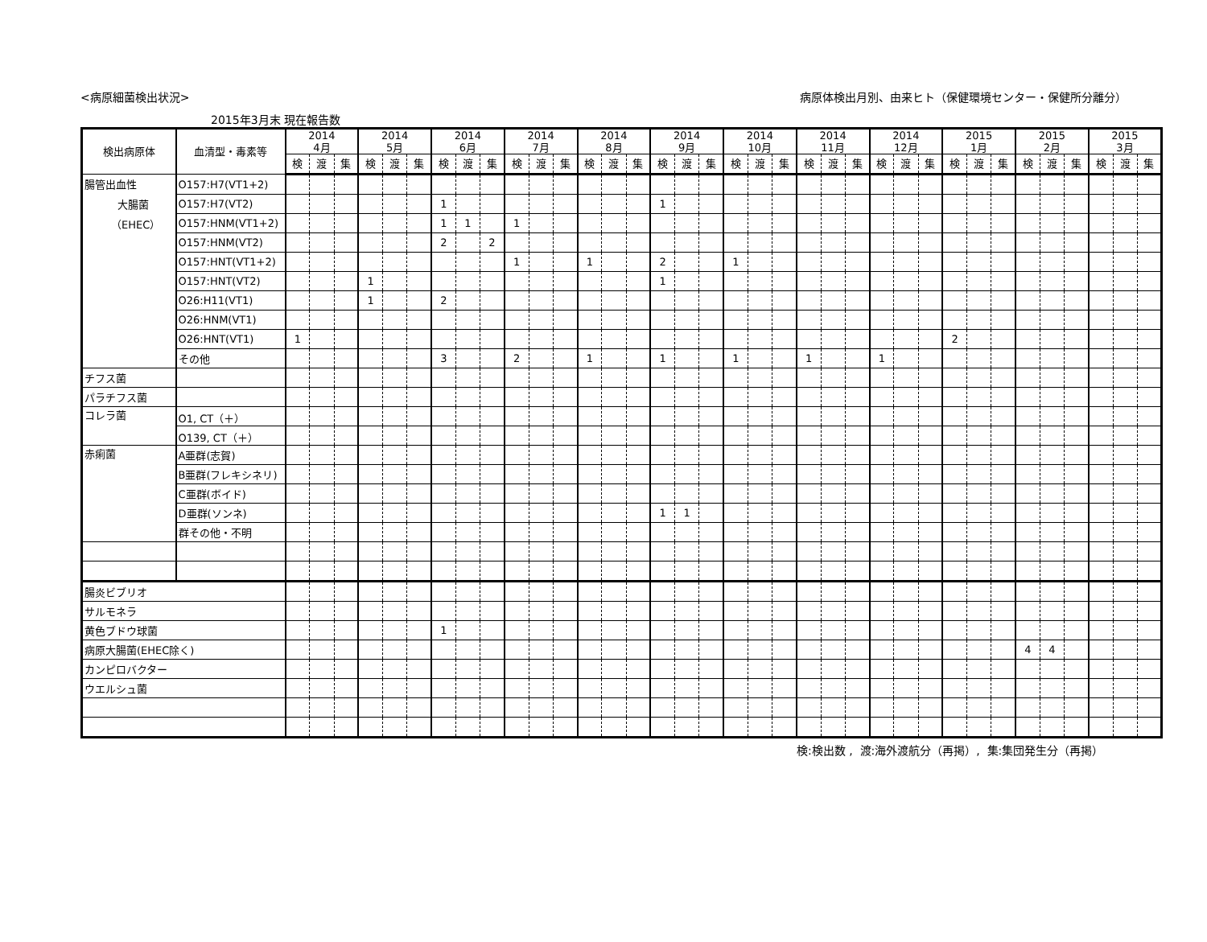<病原細菌検出状況> 病原体検出月別、由来ヒト（保健環境センター・保健所分離分）
2015年3月末 現在報告数
| 検出病原体 | 血清型・毒素等 | 2014 4月 | | | 2014 5月 | | | 2014 6月 | | | 2014 7月 | | | 2014 8月 | | | 2014 9月 | | | 2014 10月 | | | 2014 11月 | | | 2014 12月 | | | 2015 1月 | | | 2015 2月 | | | 2015 3月 | | |
| --- | --- | --- | --- | --- | --- | --- | --- | --- | --- | --- | --- | --- | --- | --- | --- | --- | --- | --- | --- | --- | --- | --- | --- | --- | --- | --- | --- | --- | --- | --- | --- | --- | --- | --- | --- | --- | --- |
| | | 検 | 渡 | 集 | 検 | 渡 | 集 | 検 | 渡 | 集 | 検 | 渡 | 集 | 検 | 渡 | 集 | 検 | 渡 | 集 | 検 | 渡 | 集 | 検 | 渡 | 集 | 検 | 渡 | 集 | 検 | 渡 | 集 | 検 | 渡 | 集 | 検 | 渡 | 集 |
| 腸管出血性 大腸菌 （EHEC） | O157:H7(VT1+2) | | | | | | | | | | | | | | | | | | | | | | | | | | | | | | | | | | | | |
| | O157:H7(VT2) | | | | | | | 1 | | | | | | | | | 1 | | | | | | | | | | | | | | | | | | | | |
| | O157:HNM(VT1+2) | | | | | | | 1 | 1 | | 1 | | | | | | | | | | | | | | | | | | | | | | | | | | |
| | O157:HNM(VT2) | | | | | | | 2 | | 2 | | | | | | | | | | | | | | | | | | | | | | | | | | | |
| | O157:HNT(VT1+2) | | | | | | | | | | 1 | | | 1 | | | 2 | | | 1 | | | | | | | | | | | | | | | | | |
| | O157:HNT(VT2) | | | | 1 | | | | | | | | | | | | 1 | | | | | | | | | | | | | | | | | | | | |
| | O26:H11(VT1) | | | | 1 | | | 2 | | | | | | | | | | | | | | | | | | | | | | | | | | | | | |
| | O26:HNM(VT1) | | | | | | | | | | | | | | | | | | | | | | | | | | | | | | | | | | | | |
| | O26:HNT(VT1) | 1 | | | | | | | | | | | | | | | | | | | | | | | | | | | 2 | | | | | | | | |
| | その他 | | | | | | | 3 | | | 2 | | | 1 | | | 1 | | | 1 | | | 1 | | | 1 | | | | | | | | | | | |
| チフス菌 | | | | | | | | | | | | | | | | | | | | | | | | | | | | | | | | | | | | | |
| パラチフス菌 | | | | | | | | | | | | | | | | | | | | | | | | | | | | | | | | | | | | | |
| コレラ菌 | O1, CT（＋） | | | | | | | | | | | | | | | | | | | | | | | | | | | | | | | | | | | | |
| | O139, CT（＋） | | | | | | | | | | | | | | | | | | | | | | | | | | | | | | | | | | | | |
| 赤痢菌 | A亜群(志賀) | | | | | | | | | | | | | | | | | | | | | | | | | | | | | | | | | | | | |
| | B亜群(フレキシネリ) | | | | | | | | | | | | | | | | | | | | | | | | | | | | | | | | | | | | |
| | C亜群(ボイド) | | | | | | | | | | | | | | | | | | | | | | | | | | | | | | | | | | | | |
| | D亜群(ソンネ) | | | | | | | | | | | | | | | | 1 | 1 | | | | | | | | | | | | | | | | | | | |
| | 群その他・不明 | | | | | | | | | | | | | | | | | | | | | | | | | | | | | | | | | | | | |
| 腸炎ビブリオ | | | | | | | | | | | | | | | | | | | | | | | | | | | | | | | | | | | | | |
| サルモネラ | | | | | | | | | | | | | | | | | | | | | | | | | | | | | | | | | | | | | |
| 黄色ブドウ球菌 | | | | | | | | 1 | | | | | | | | | | | | | | | | | | | | | | | | | | | | | |
| 病原大腸菌(EHEC除く) | | | | | | | | | | | | | | | | | | | | | | | | | | | | | | | | 4 | 4 | | | | |
| カンピロバクター | | | | | | | | | | | | | | | | | | | | | | | | | | | | | | | | | | | | | |
| ウエルシュ菌 | | | | | | | | | | | | | | | | | | | | | | | | | | | | | | | | | | | | | |
検:検出数 , 渡:海外渡航分（再掲）, 集:集団発生分（再掲）